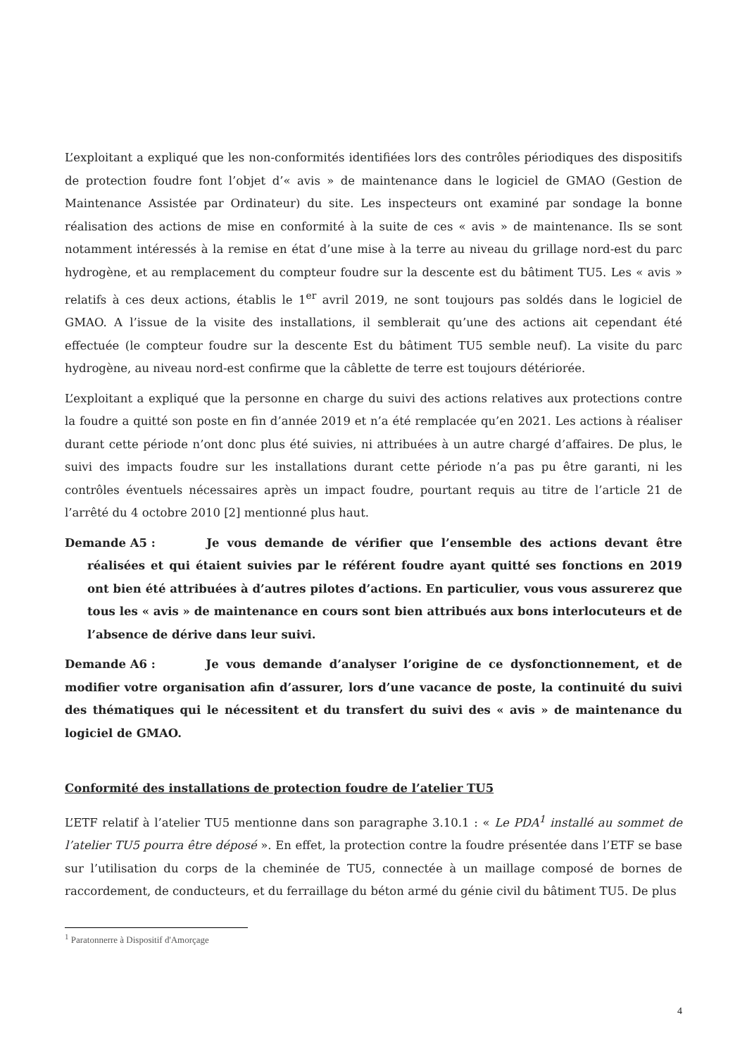L’exploitant a expliqué que les non-conformités identifiées lors des contrôles périodiques des dispositifs de protection foudre font l’objet d’« avis » de maintenance dans le logiciel de GMAO (Gestion de Maintenance Assistée par Ordinateur) du site. Les inspecteurs ont examiné par sondage la bonne réalisation des actions de mise en conformité à la suite de ces « avis » de maintenance. Ils se sont notamment intéressés à la remise en état d’une mise à la terre au niveau du grillage nord-est du parc hydrogène, et au remplacement du compteur foudre sur la descente est du bâtiment TU5. Les « avis » relatifs à ces deux actions, établis le 1<sup>er</sup> avril 2019, ne sont toujours pas soldés dans le logiciel de GMAO. A l’issue de la visite des installations, il semblerait qu’une des actions ait cependant été effectuée (le compteur foudre sur la descente Est du bâtiment TU5 semble neuf). La visite du parc hydrogène, au niveau nord-est confirme que la câblette de terre est toujours détériorée.
L’exploitant a expliqué que la personne en charge du suivi des actions relatives aux protections contre la foudre a quitté son poste en fin d’année 2019 et n’a été remplacée qu’en 2021. Les actions à réaliser durant cette période n’ont donc plus été suivies, ni attribuées à un autre chargé d’affaires. De plus, le suivi des impacts foudre sur les installations durant cette période n’a pas pu être garanti, ni les contrôles éventuels nécessaires après un impact foudre, pourtant requis au titre de l’article 21 de l’arrêté du 4 octobre 2010 [2] mentionné plus haut.
Demande A5 : Je vous demande de vérifier que l’ensemble des actions devant être réalisées et qui étaient suivies par le référent foudre ayant quitté ses fonctions en 2019 ont bien été attribuées à d’autres pilotes d’actions. En particulier, vous vous assurerez que tous les « avis » de maintenance en cours sont bien attribués aux bons interlocuteurs et de l’absence de dérive dans leur suivi.
Demande A6 : Je vous demande d’analyser l’origine de ce dysfonctionnement, et de modifier votre organisation afin d’assurer, lors d’une vacance de poste, la continuité du suivi des thématiques qui le nécessitent et du transfert du suivi des « avis » de maintenance du logiciel de GMAO.
Conformité des installations de protection foudre de l’atelier TU5
L’ETF relatif à l’atelier TU5 mentionne dans son paragraphe 3.10.1 : « Le PDA<sup>1</sup> installé au sommet de l’atelier TU5 pourra être déposé ». En effet, la protection contre la foudre présentée dans l’ETF se base sur l’utilisation du corps de la cheminée de TU5, connectée à un maillage composé de bornes de raccordement, de conducteurs, et du ferraillage du béton armé du génie civil du bâtiment TU5. De plus
<sup>1</sup> Paratonnerre à Dispositif d'Amorçage
4